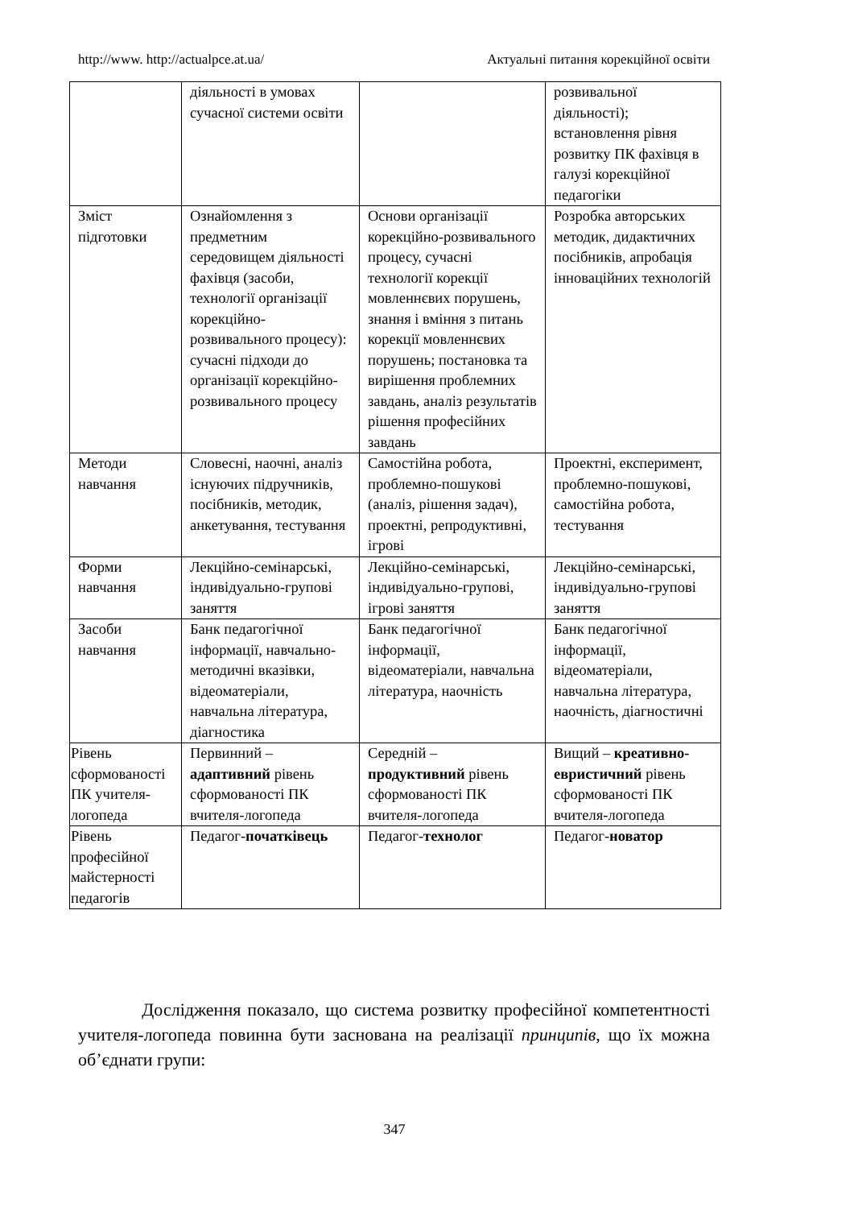http://www. http://actualpce.at.ua/ Актуальні питання корекційної освіти
| | діяльності в умовах сучасної системи освіти | | розвивальної діяльності); встановлення рівня розвитку ПК фахівця в галузі корекційної педагогіки |
| Зміст підготовки | Ознайомлення з предметним середовищем діяльності фахівця (засоби, технології організації корекційно-розвивального процесу): сучасні підходи до організації корекційно-розвивального процесу | Основи організації корекційно-розвивального процесу, сучасні технології корекції мовленнєвих порушень, знання і вміння з питань корекції мовленнєвих порушень; постановка та вирішення проблемних завдань, аналіз результатів рішення професійних завдань | Розробка авторських методик, дидактичних посібників, апробація інноваційних технологій |
| Методи навчання | Словесні, наочні, аналіз існуючих підручників, посібників, методик, анкетування, тестування | Самостійна робота, проблемно-пошукові (аналіз, рішення задач), проектні, репродуктивні, ігрові | Проектні, експеримент, проблемно-пошукові, самостійна робота, тестування |
| Форми навчання | Лекційно-семінарські, індивідуально-групові заняття | Лекційно-семінарські, індивідуально-групові, ігрові заняття | Лекційно-семінарські, індивідуально-групові заняття |
| Засоби навчання | Банк педагогічної інформації, навчально-методичні вказівки, відеоматеріали, навчальна література, діагностика | Банк педагогічної інформації, відеоматеріали, навчальна література, наочність | Банк педагогічної інформації, відеоматеріали, навчальна література, наочність, діагностичні |
| Рівень сформованості ПК учителя-логопеда | Первинний – адаптивний рівень сформованості ПК вчителя-логопеда | Середній – продуктивний рівень сформованості ПК вчителя-логопеда | Вищий – креативно-евристичний рівень сформованості ПК вчителя-логопеда |
| Рівень професійної майстерності педагогів | Педагог- початківець | Педагог- технолог | Педагог- новатор |
Дослідження показало, що система розвитку професійної компетентності учителя-логопеда повинна бути заснована на реалізації принципів, що їх можна об’єднати групи:
347